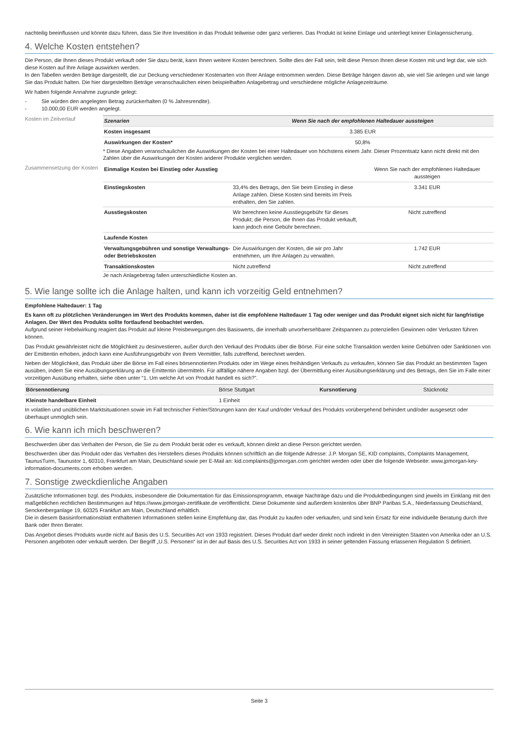nachteilig beeinflussen und könnte dazu führen, dass Sie Ihre Investition in das Produkt teilweise oder ganz verlieren. Das Produkt ist keine Einlage und unterliegt keiner Einlagensicherung.
4. Welche Kosten entstehen?
Die Person, die Ihnen dieses Produkt verkauft oder Sie dazu berät, kann Ihnen weitere Kosten berechnen. Sollte dies der Fall sein, teilt diese Person Ihnen diese Kosten mit und legt dar, wie sich diese Kosten auf Ihre Anlage auswirken werden.
In den Tabellen werden Beträge dargestellt, die zur Deckung verschiedener Kostenarten von Ihrer Anlage entnommen werden. Diese Beträge hängen davon ab, wie viel Sie anlegen und wie lange Sie das Produkt halten. Die hier dargestellten Beträge veranschaulichen einen beispielhaften Anlagebetrag und verschiedene mögliche Anlagezeiträume.
Wir haben folgende Annahme zugrunde gelegt:
- Sie würden den angelegten Betrag zurückerhalten (0 % Jahresrendite).
- 10.000,00 EUR werden angelegt.
Kosten im Zeitverlauf
| Szenarien | Wenn Sie nach der empfohlenen Haltedauer aussteigen |
| --- | --- |
| Kosten insgesamt | 3.385 EUR |
| Auswirkungen der Kosten* | 50,8% |
* Diese Angaben veranschaulichen die Auswirkungen der Kosten bei einer Haltedauer von höchstens einem Jahr. Dieser Prozentsatz kann nicht direkt mit den Zahlen über die Auswirkungen der Kosten anderer Produkte verglichen werden.
Zusammensetzung der Kosten
| Einmalige Kosten bei Einstieg oder Ausstieg | | Wenn Sie nach der empfohlenen Haltedauer aussteigen |
| Einstiegskosten | 33,4% des Betrags, den Sie beim Einstieg in diese Anlage zahlen. Diese Kosten sind bereits im Preis enthalten, den Sie zahlen. | 3.341 EUR |
| Ausstiegskosten | Wir berechnen keine Ausstiegsgebühr für dieses Produkt; die Person, die Ihnen das Produkt verkauft, kann jedoch eine Gebühr berechnen. | Nicht zutreffend |
| Laufende Kosten | | |
| Verwaltungsgebühren und sonstige Verwaltungs- oder Betriebskosten | Die Auswirkungen der Kosten, die wir pro Jahr entnehmen, um Ihre Anlagen zu verwalten. | 1.742 EUR |
| Transaktionskosten | Nicht zutreffend | Nicht zutreffend |
Je nach Anlagebetrag fallen unterschiedliche Kosten an.
5. Wie lange sollte ich die Anlage halten, und kann ich vorzeitig Geld entnehmen?
Empfohlene Haltedauer: 1 Tag
Es kann oft zu plötzlichen Veränderungen im Wert des Produkts kommen, daher ist die empfohlene Haltedauer 1 Tag oder weniger und das Produkt eignet sich nicht für langfristige Anlagen. Der Wert des Produkts sollte fortlaufend beobachtet werden.
Aufgrund seiner Hebelwirkung reagiert das Produkt auf kleine Preisbewegungen des Basiswerts, die innerhalb unvorhersehbarer Zeitspannen zu potenziellen Gewinnen oder Verlusten führen können.
Das Produkt gewährleistet nicht die Möglichkeit zu desinvestieren, außer durch den Verkauf des Produkts über die Börse. Für eine solche Transaktion werden keine Gebühren oder Sanktionen von der Emittentin erhoben, jedoch kann eine Ausführungsgebühr von Ihrem Vermittler, falls zutreffend, berechnet werden.
Neben der Möglichkeit, das Produkt über die Börse im Fall eines börsennotierten Produkts oder im Wege eines freihändigen Verkaufs zu verkaufen, können Sie das Produkt an bestimmten Tagen ausüben, indem Sie eine Ausübungserklärung an die Emittentin übermitteln. Für allfällige nähere Angaben bzgl. der Übermittlung einer Ausübungserklärung und des Betrags, den Sie im Falle einer vorzeitigen Ausübung erhalten, siehe oben unter “1. Um welche Art von Produkt handelt es sich?”.
| Börsennotierung | Börse Stuttgart | Kursnotierung | Stücknotiz |
| Kleinste handelbare Einheit | 1 Einheit | | |
In volatilen und unüblichen Marktsituationen sowie im Fall technischer Fehler/Störungen kann der Kauf und/oder Verkauf des Produkts vorübergehend behindert und/oder ausgesetzt oder überhaupt unmöglich sein.
6. Wie kann ich mich beschweren?
Beschwerden über das Verhalten der Person, die Sie zu dem Produkt berät oder es verkauft, können direkt an diese Person gerichtet werden.
Beschwerden über das Produkt oder das Verhalten des Herstellers dieses Produkts können schriftlich an die folgende Adresse: J.P. Morgan SE, KID complaints, Complaints Management, TaunusTurm, Taunustor 1, 60310, Frankfurt am Main, Deutschland sowie per E-Mail an: kid.complaints@jpmorgan.com gerichtet werden oder über die folgende Webseite: www.jpmorgan-key-information-documents.com erhoben werden.
7. Sonstige zweckdienliche Angaben
Zusätzliche Informationen bzgl. des Produkts, insbesondere die Dokumentation für das Emissionsprogramm, etwaige Nachträge dazu und die Produktbedingungen sind jeweils im Einklang mit den maßgeblichen rechtlichen Bestimmungen auf https://www.jpmorgan-zertifikate.de veröffentlicht. Diese Dokumente sind außerdem kostenlos über BNP Paribas S.A., Niederlassung Deutschland, Senckenberganlage 19, 60325 Frankfurt am Main, Deutschland erhältlich.
Die in diesem Basisinformationsblatt enthaltenen Informationen stellen keine Empfehlung dar, das Produkt zu kaufen oder verkaufen, und sind kein Ersatz für eine individuelle Beratung durch Ihre Bank oder Ihren Berater.
Das Angebot dieses Produkts wurde nicht auf Basis des U.S. Securities Act von 1933 registriert. Dieses Produkt darf weder direkt noch indirekt in den Vereinigten Staaten von Amerika oder an U.S. Personen angeboten oder verkauft werden. Der Begriff „U.S. Personen“ ist in der auf Basis des U.S. Securities Act von 1933 in seiner geltenden Fassung erlassenen Regulation S definiert.
Seite 3